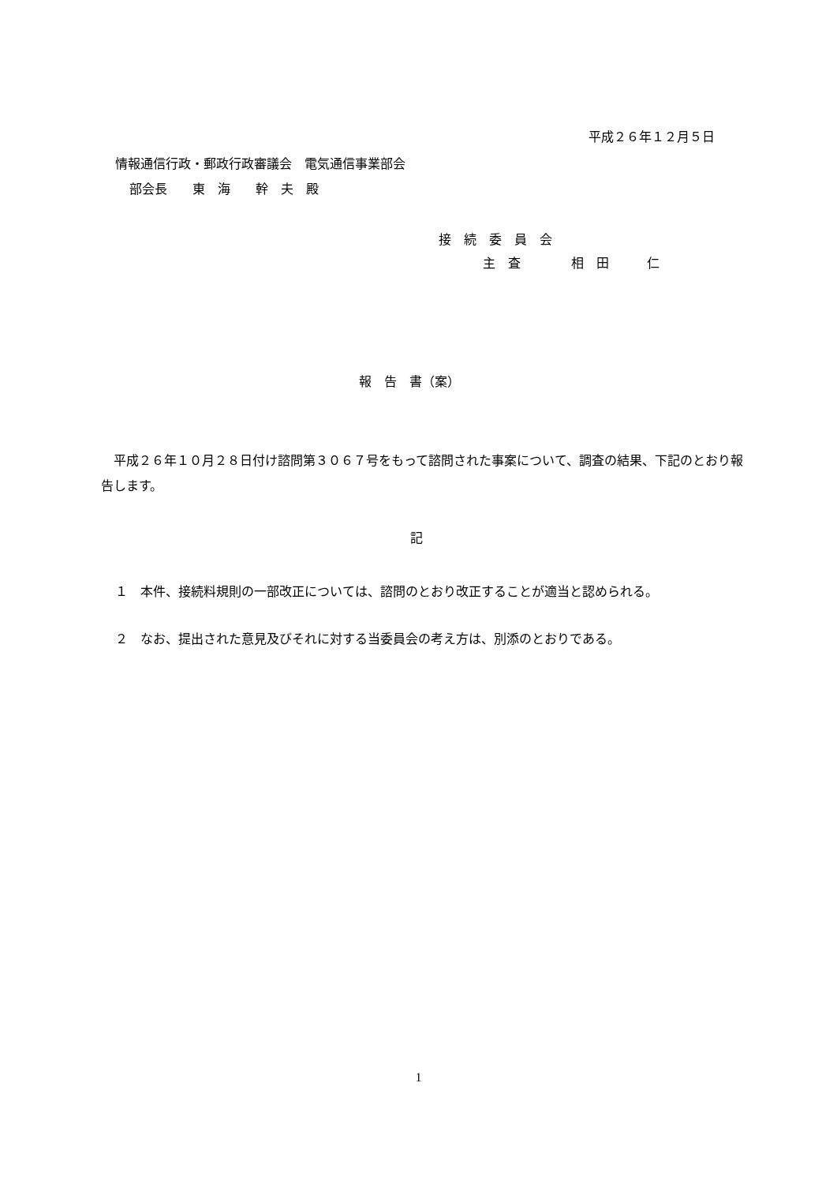平成２６年１２月５日
情報通信行政・郵政行政審議会　電気通信事業部会
部会長　　東　海　　幹　夫　殿
接　続　委　員　会
主　査　　　　相　田　　　仁
報　告　書（案）
　平成２６年１０月２８日付け諮問第３０６７号をもって諮問された事案について、調査の結果、下記のとおり報告します。
記
１　本件、接続料規則の一部改正については、諮問のとおり改正することが適当と認められる。
２　なお、提出された意見及びそれに対する当委員会の考え方は、別添のとおりである。
1